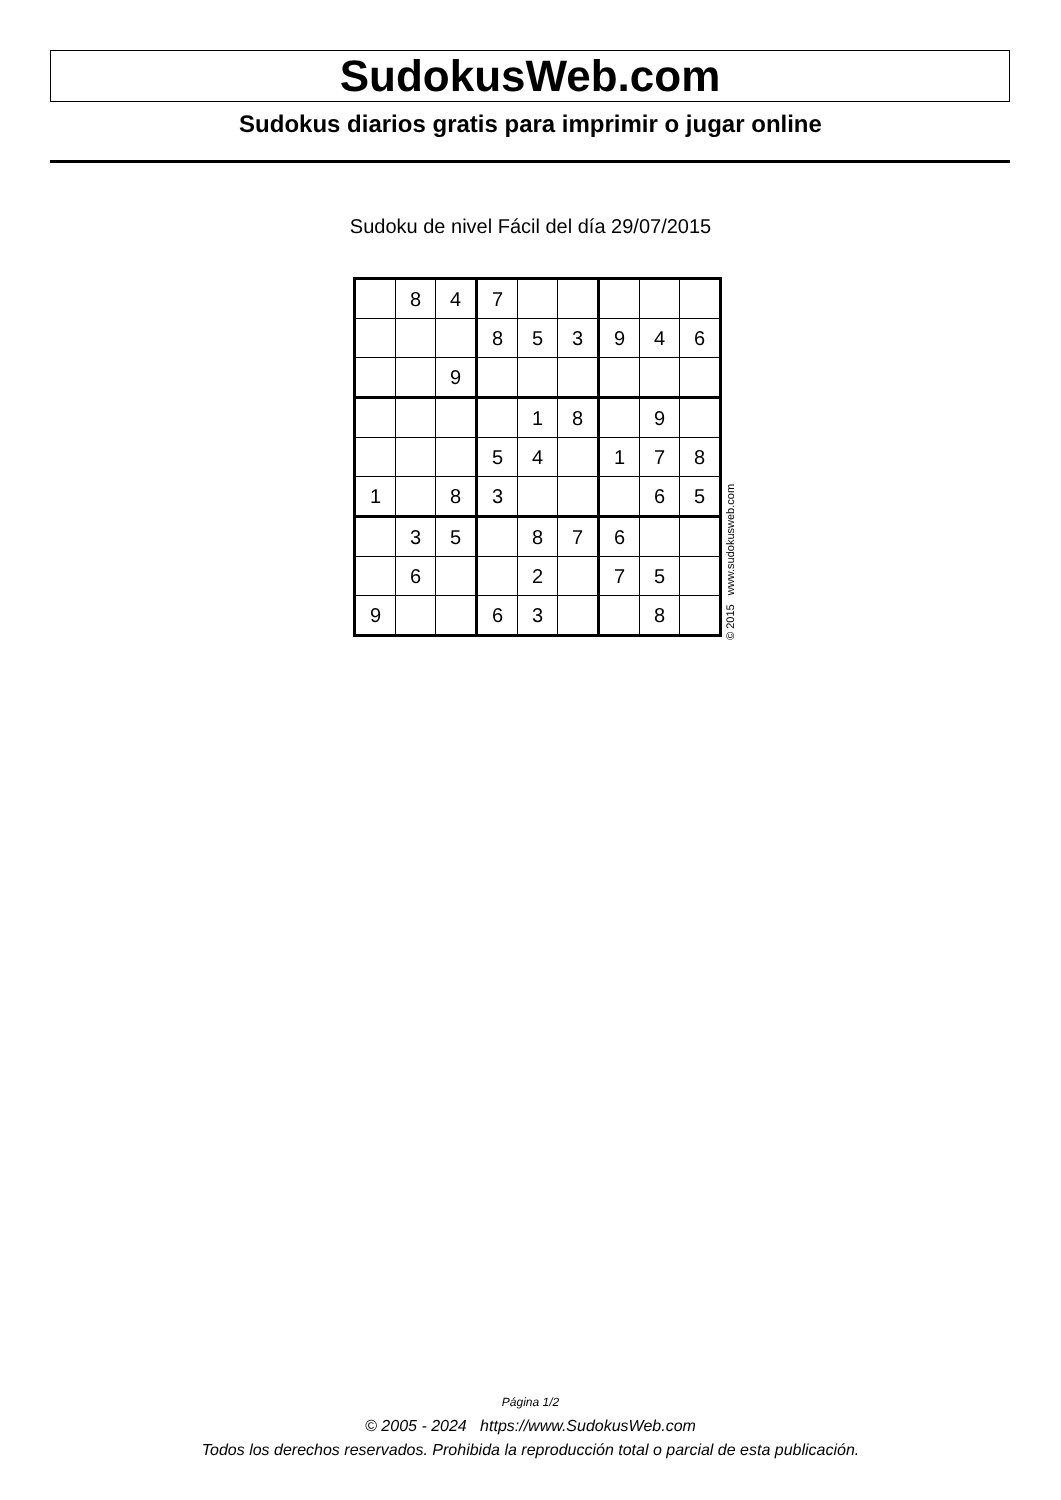SudokusWeb.com
Sudokus diarios gratis para imprimir o jugar online
Sudoku de nivel Fácil del día 29/07/2015
| | 8 | 4 | 7 | | | | | |
| | | | 8 | 5 | 3 | 9 | 4 | 6 |
| | | 9 | | | | | | |
| | | | | 1 | 8 | | 9 | |
| | | | 5 | 4 | | 1 | 7 | 8 |
| 1 | | 8 | 3 | | | | 6 | 5 |
| | 3 | 5 | | 8 | 7 | 6 | | |
| | 6 | | | 2 | | 7 | 5 | |
| 9 | | | 6 | 3 | | | 8 | |
© 2015 www.sudokusweb.com
Página 1/2
© 2005 - 2024 https://www.SudokusWeb.com
Todos los derechos reservados. Prohibida la reproducción total o parcial de esta publicación.